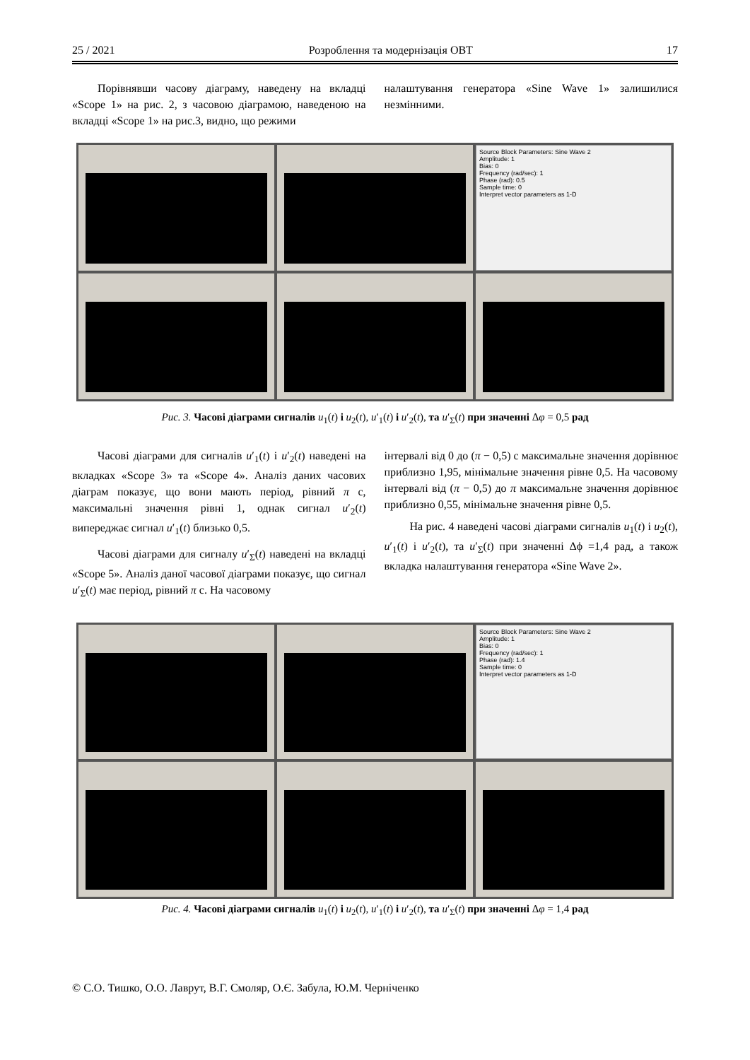25 / 2021 Розроблення та модернізація ОВТ 17
Порівнявши часову діаграму, наведену на вкладці «Scope 1» на рис. 2, з часовою діаграмою, наведеною на вкладці «Scope 1» на рис.3, видно, що режими
налаштування генератора «Sine Wave 1» залишилися незмінними.
Source Block Parameters: Sine Wave 2
Amplitude: 1
Bias: 0
Frequency (rad/sec): 1
Phase (rad): 0.5
Sample time: 0
Interpret vector parameters as 1-D
Рис. 3. Часові діаграми сигналів u<sub>1</sub>(t) і u<sub>2</sub>(t), u′<sub>1</sub>(t) і u′<sub>2</sub>(t), та u′<sub>Σ</sub>(t) при значенні Δφ = 0,5 рад
Часові діаграми для сигналів u′<sub>1</sub>(t) і u′<sub>2</sub>(t) наведені на вкладках «Scope 3» та «Scope 4». Аналіз даних часових діаграм показує, що вони мають період, рівний π с, максимальні значення рівні 1, однак сигнал u′<sub>2</sub>(t) випереджає сигнал u′<sub>1</sub>(t) близько 0,5.
Часові діаграми для сигналу u′<sub>Σ</sub>(t) наведені на вкладці «Scope 5». Аналіз даної часової діаграми показує, що сигнал u′<sub>Σ</sub>(t) має період, рівний π с. На часовому
інтервалі від 0 до (π − 0,5) с максимальне значення дорівнює приблизно 1,95, мінімальне значення рівне 0,5. На часовому інтервалі від (π − 0,5) до π максимальне значення дорівнює приблизно 0,55, мінімальне значення рівне 0,5.
На рис. 4 наведені часові діаграми сигналів u<sub>1</sub>(t) і u<sub>2</sub>(t), u′<sub>1</sub>(t) і u′<sub>2</sub>(t), та u′<sub>Σ</sub>(t) при значенні Δϕ =1,4 рад, а також вкладка налаштування генератора «Sine Wave 2».
Source Block Parameters: Sine Wave 2
Amplitude: 1
Bias: 0
Frequency (rad/sec): 1
Phase (rad): 1.4
Sample time: 0
Interpret vector parameters as 1-D
Рис. 4. Часові діаграми сигналів u<sub>1</sub>(t) і u<sub>2</sub>(t), u′<sub>1</sub>(t) і u′<sub>2</sub>(t), та u′<sub>Σ</sub>(t) при значенні Δφ = 1,4 рад
© С.О. Тишко, О.О. Лаврут, В.Г. Смоляр, О.Є. Забула, Ю.М. Черніченко